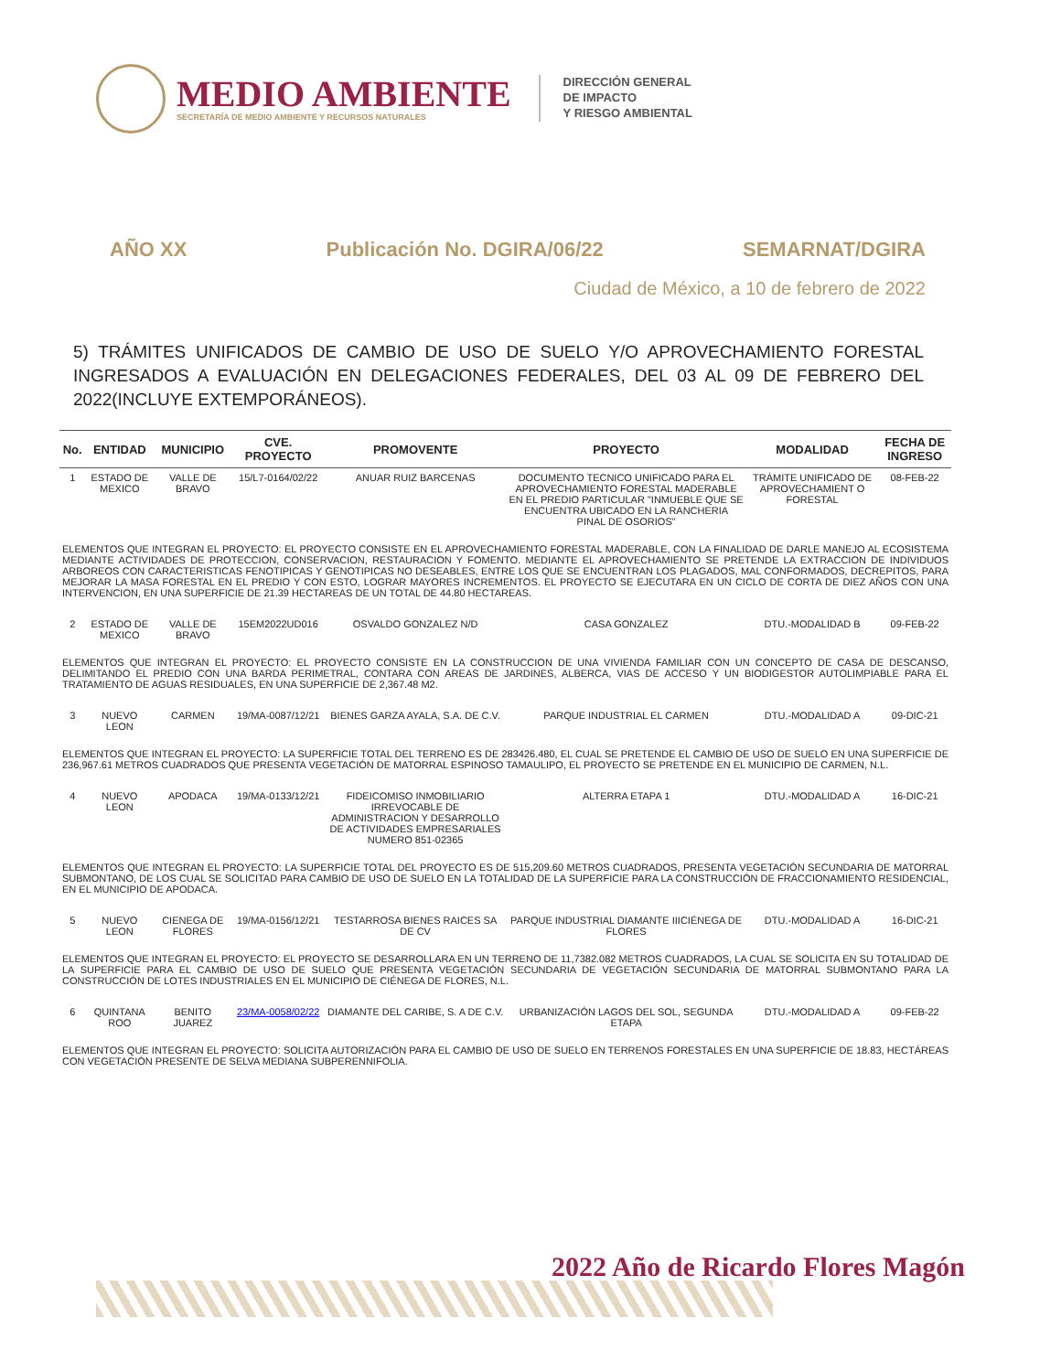MEDIO AMBIENTE
SECRETARÍA DE MEDIO AMBIENTE Y RECURSOS NATURALES
DIRECCIÓN GENERAL
DE IMPACTO
Y RIESGO AMBIENTAL
AÑO XX Publicación No. DGIRA/06/22 SEMARNAT/DGIRA
Ciudad de México, a 10 de febrero de 2022
5) TRÁMITES UNIFICADOS DE CAMBIO DE USO DE SUELO Y/O APROVECHAMIENTO FORESTAL INGRESADOS A EVALUACIÓN EN DELEGACIONES FEDERALES, DEL 03 AL 09 DE FEBRERO DEL 2022(INCLUYE EXTEMPORÁNEOS).
| No. | ENTIDAD | MUNICIPIO | CVE. PROYECTO | PROMOVENTE | PROYECTO | MODALIDAD | FECHA DE INGRESO |
| --- | --- | --- | --- | --- | --- | --- | --- |
| 1 | ESTADO DE MEXICO | VALLE DE BRAVO | 15/L7-0164/02/22 | ANUAR RUIZ BARCENAS | DOCUMENTO TECNICO UNIFICADO PARA EL APROVECHAMIENTO FORESTAL MADERABLE EN EL PREDIO PARTICULAR "INMUEBLE QUE SE ENCUENTRA UBICADO EN LA RANCHERIA PINAL DE OSORIOS" | TRÁMITE UNIFICADO DE APROVECHAMIENT O FORESTAL | 08-FEB-22 |
| ELEMENTOS QUE INTEGRAN EL PROYECTO: EL PROYECTO CONSISTE EN EL APROVECHAMIENTO FORESTAL MADERABLE, CON LA FINALIDAD DE DARLE MANEJO AL ECOSISTEMA MEDIANTE ACTIVIDADES DE PROTECCION, CONSERVACION, RESTAURACION Y FOMENTO. MEDIANTE EL APROVECHAMIENTO SE PRETENDE LA EXTRACCION DE INDIVIDUOS ARBOREOS CON CARACTERISTICAS FENOTIPICAS Y GENOTIPICAS NO DESEABLES, ENTRE LOS QUE SE ENCUENTRAN LOS PLAGADOS, MAL CONFORMADOS, DECREPITOS, PARA MEJORAR LA MASA FORESTAL EN EL PREDIO Y CON ESTO, LOGRAR MAYORES INCREMENTOS. EL PROYECTO SE EJECUTARA EN UN CICLO DE CORTA DE DIEZ AÑOS CON UNA INTERVENCION, EN UNA SUPERFICIE DE 21.39 HECTAREAS DE UN TOTAL DE 44.80 HECTAREAS. | | | | | | | |
| 2 | ESTADO DE MEXICO | VALLE DE BRAVO | 15EM2022UD016 | OSVALDO GONZALEZ N/D | CASA GONZALEZ | DTU.-MODALIDAD B | 09-FEB-22 |
| ELEMENTOS QUE INTEGRAN EL PROYECTO: EL PROYECTO CONSISTE EN LA CONSTRUCCION DE UNA VIVIENDA FAMILIAR CON UN CONCEPTO DE CASA DE DESCANSO, DELIMITANDO EL PREDIO CON UNA BARDA PERIMETRAL, CONTARA CON AREAS DE JARDINES, ALBERCA, VIAS DE ACCESO Y UN BIODIGESTOR AUTOLIMPIABLE PARA EL TRATAMIENTO DE AGUAS RESIDUALES, EN UNA SUPERFICIE DE 2,367.48 M2. | | | | | | | |
| 3 | NUEVO LEON | CARMEN | 19/MA-0087/12/21 | BIENES GARZA AYALA, S.A. DE C.V. | PARQUE INDUSTRIAL EL CARMEN | DTU.-MODALIDAD A | 09-DIC-21 |
| ELEMENTOS QUE INTEGRAN EL PROYECTO: LA SUPERFICIE TOTAL DEL TERRENO ES DE 283426.480, EL CUAL SE PRETENDE EL CAMBIO DE USO DE SUELO EN UNA SUPERFICIE DE 236,967.61 METROS CUADRADOS QUE PRESENTA VEGETACIÓN DE MATORRAL ESPINOSO TAMAULIPO, EL PROYECTO SE PRETENDE EN EL MUNICIPIO DE CARMEN, N.L. | | | | | | | |
| 4 | NUEVO LEON | APODACA | 19/MA-0133/12/21 | FIDEICOMISO INMOBILIARIO IRREVOCABLE DE ADMINISTRACION Y DESARROLLO DE ACTIVIDADES EMPRESARIALES NUMERO 851-02365 | ALTERRA ETAPA 1 | DTU.-MODALIDAD A | 16-DIC-21 |
| ELEMENTOS QUE INTEGRAN EL PROYECTO: LA SUPERFICIE TOTAL DEL PROYECTO ES DE 515,209.60 METROS CUADRADOS, PRESENTA VEGETACIÓN SECUNDARIA DE MATORRAL SUBMONTANO, DE LOS CUAL SE SOLICITAD PARA CAMBIO DE USO DE SUELO EN LA TOTALIDAD DE LA SUPERFICIE PARA LA CONSTRUCCIÓN DE FRACCIONAMIENTO RESIDENCIAL, EN EL MUNICIPIO DE APODACA. | | | | | | | |
| 5 | NUEVO LEON | CIENEGA DE FLORES | 19/MA-0156/12/21 | TESTARROSA BIENES RAICES SA DE CV | PARQUE INDUSTRIAL DIAMANTE IIICIÉNEGA DE FLORES | DTU.-MODALIDAD A | 16-DIC-21 |
| ELEMENTOS QUE INTEGRAN EL PROYECTO: EL PROYECTO SE DESARROLLARA EN UN TERRENO DE 11,7382.082 METROS CUADRADOS, LA CUAL SE SOLICITA EN SU TOTALIDAD DE LA SUPERFICIE PARA EL CAMBIO DE USO DE SUELO QUE PRESENTA VEGETACIÓN SECUNDARIA DE VEGETACIÓN SECUNDARIA DE MATORRAL SUBMONTANO PARA LA CONSTRUCCIÓN DE LOTES INDUSTRIALES EN EL MUNICIPIO DE CIÉNEGA DE FLORES, N.L. | | | | | | | |
| 6 | QUINTANA ROO | BENITO JUAREZ | 23/MA-0058/02/22 | DIAMANTE DEL CARIBE, S. A DE C.V. | URBANIZACIÓN LAGOS DEL SOL, SEGUNDA ETAPA | DTU.-MODALIDAD A | 09-FEB-22 |
| ELEMENTOS QUE INTEGRAN EL PROYECTO: SOLICITA AUTORIZACIÓN PARA EL CAMBIO DE USO DE SUELO EN TERRENOS FORESTALES EN UNA SUPERFICIE DE 18.83, HECTÁREAS CON VEGETACIÓN PRESENTE DE SELVA MEDIANA SUBPERENNIFOLIA. | | | | | | | |
2022 Año de Ricardo Flores Magón